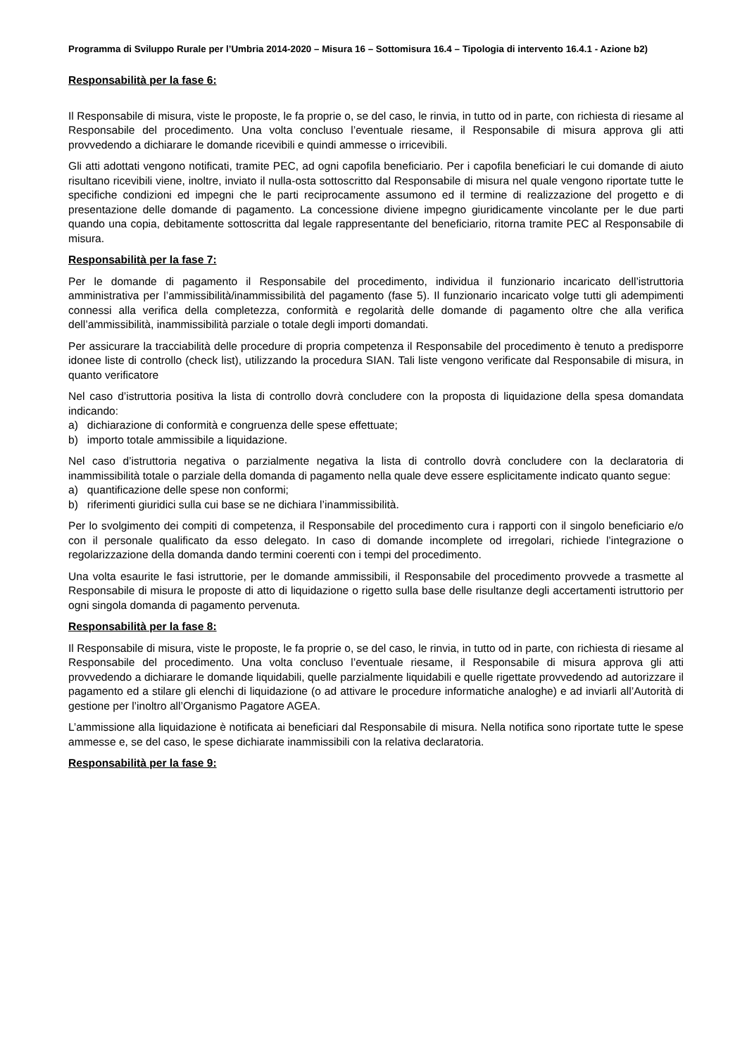Programma di Sviluppo Rurale per l’Umbria 2014-2020 – Misura 16 – Sottomisura 16.4 – Tipologia di intervento 16.4.1 - Azione b2)
Responsabilità per la fase 6:
Il Responsabile di misura, viste le proposte, le fa proprie o, se del caso, le rinvia, in tutto od in parte, con richiesta di riesame al Responsabile del procedimento. Una volta concluso l’eventuale riesame, il Responsabile di misura approva gli atti provvedendo a dichiarare le domande ricevibili e quindi ammesse o irricevibili.
Gli atti adottati vengono notificati, tramite PEC, ad ogni capofila beneficiario. Per i capofila beneficiari le cui domande di aiuto risultano ricevibili viene, inoltre, inviato il nulla-osta sottoscritto dal Responsabile di misura nel quale vengono riportate tutte le specifiche condizioni ed impegni che le parti reciprocamente assumono ed il termine di realizzazione del progetto e di presentazione delle domande di pagamento. La concessione diviene impegno giuridicamente vincolante per le due parti quando una copia, debitamente sottoscritta dal legale rappresentante del beneficiario, ritorna tramite PEC al Responsabile di misura.
Responsabilità per la fase 7:
Per le domande di pagamento il Responsabile del procedimento, individua il funzionario incaricato dell’istruttoria amministrativa per l’ammissibilità/inammissibilità del pagamento (fase 5). Il funzionario incaricato volge tutti gli adempimenti connessi alla verifica della completezza, conformità e regolarità delle domande di pagamento oltre che alla verifica dell’ammissibilità, inammissibilità parziale o totale degli importi domandati.
Per assicurare la tracciabilità delle procedure di propria competenza il Responsabile del procedimento è tenuto a predisporre idonee liste di controllo (check list), utilizzando la procedura SIAN. Tali liste vengono verificate dal Responsabile di misura, in quanto verificatore
Nel caso d’istruttoria positiva la lista di controllo dovrà concludere con la proposta di liquidazione della spesa domandata indicando:
a) dichiarazione di conformità e congruenza delle spese effettuate;
b) importo totale ammissibile a liquidazione.
Nel caso d’istruttoria negativa o parzialmente negativa la lista di controllo dovrà concludere con la declaratoria di inammissibilità totale o parziale della domanda di pagamento nella quale deve essere esplicitamente indicato quanto segue:
a) quantificazione delle spese non conformi;
b) riferimenti giuridici sulla cui base se ne dichiara l’inammissibilità.
Per lo svolgimento dei compiti di competenza, il Responsabile del procedimento cura i rapporti con il singolo beneficiario e/o con il personale qualificato da esso delegato. In caso di domande incomplete od irregolari, richiede l’integrazione o regolarizzazione della domanda dando termini coerenti con i tempi del procedimento.
Una volta esaurite le fasi istruttorie, per le domande ammissibili, il Responsabile del procedimento provvede a trasmette al Responsabile di misura le proposte di atto di liquidazione o rigetto sulla base delle risultanze degli accertamenti istruttorio per ogni singola domanda di pagamento pervenuta.
Responsabilità per la fase 8:
Il Responsabile di misura, viste le proposte, le fa proprie o, se del caso, le rinvia, in tutto od in parte, con richiesta di riesame al Responsabile del procedimento. Una volta concluso l’eventuale riesame, il Responsabile di misura approva gli atti provvedendo a dichiarare le domande liquidabili, quelle parzialmente liquidabili e quelle rigettate provvedendo ad autorizzare il pagamento ed a stilare gli elenchi di liquidazione (o ad attivare le procedure informatiche analoghe) e ad inviarli all’Autorità di gestione per l’inoltro all’Organismo Pagatore AGEA.
L’ammissione alla liquidazione è notificata ai beneficiari dal Responsabile di misura. Nella notifica sono riportate tutte le spese ammesse e, se del caso, le spese dichiarate inammissibili con la relativa declaratoria.
Responsabilità per la fase 9: